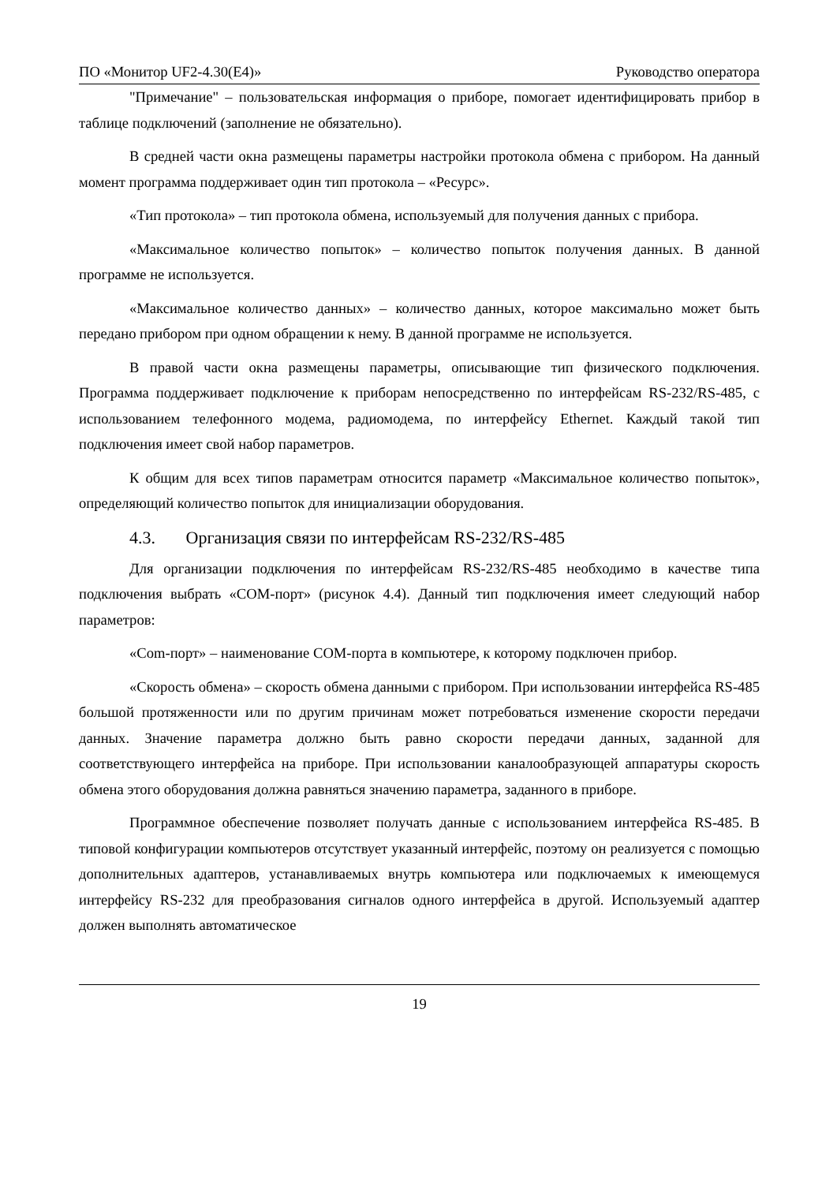ПО «Монитор UF2-4.30(E4)» Руководство оператора
"Примечание" – пользовательская информация о приборе, помогает идентифицировать прибор в таблице подключений (заполнение не обязательно).
В средней части окна размещены параметры настройки протокола обмена с прибором. На данный момент программа поддерживает один тип протокола – «Ресурс».
«Тип протокола» – тип протокола обмена, используемый для получения данных с прибора.
«Максимальное количество попыток» – количество попыток получения данных. В данной программе не используется.
«Максимальное количество данных» – количество данных, которое максимально может быть передано прибором при одном обращении к нему. В данной программе не используется.
В правой части окна размещены параметры, описывающие тип физического подключения. Программа поддерживает подключение к приборам непосредственно по интерфейсам RS-232/RS-485, с использованием телефонного модема, радиомодема, по интерфейсу Ethernet. Каждый такой тип подключения имеет свой набор параметров.
К общим для всех типов параметрам относится параметр «Максимальное количество попыток», определяющий количество попыток для инициализации оборудования.
4.3. Организация связи по интерфейсам RS-232/RS-485
Для организации подключения по интерфейсам RS-232/RS-485 необходимо в качестве типа подключения выбрать «COM-порт» (рисунок 4.4). Данный тип подключения имеет следующий набор параметров:
«Com-порт» – наименование COM-порта в компьютере, к которому подключен прибор.
«Скорость обмена» – скорость обмена данными с прибором. При использовании интерфейса RS-485 большой протяженности или по другим причинам может потребоваться изменение скорости передачи данных. Значение параметра должно быть равно скорости передачи данных, заданной для соответствующего интерфейса на приборе. При использовании каналообразующей аппаратуры скорость обмена этого оборудования должна равняться значению параметра, заданного в приборе.
Программное обеспечение позволяет получать данные с использованием интерфейса RS-485. В типовой конфигурации компьютеров отсутствует указанный интерфейс, поэтому он реализуется с помощью дополнительных адаптеров, устанавливаемых внутрь компьютера или подключаемых к имеющемуся интерфейсу RS-232 для преобразования сигналов одного интерфейса в другой. Используемый адаптер должен выполнять автоматическое
19